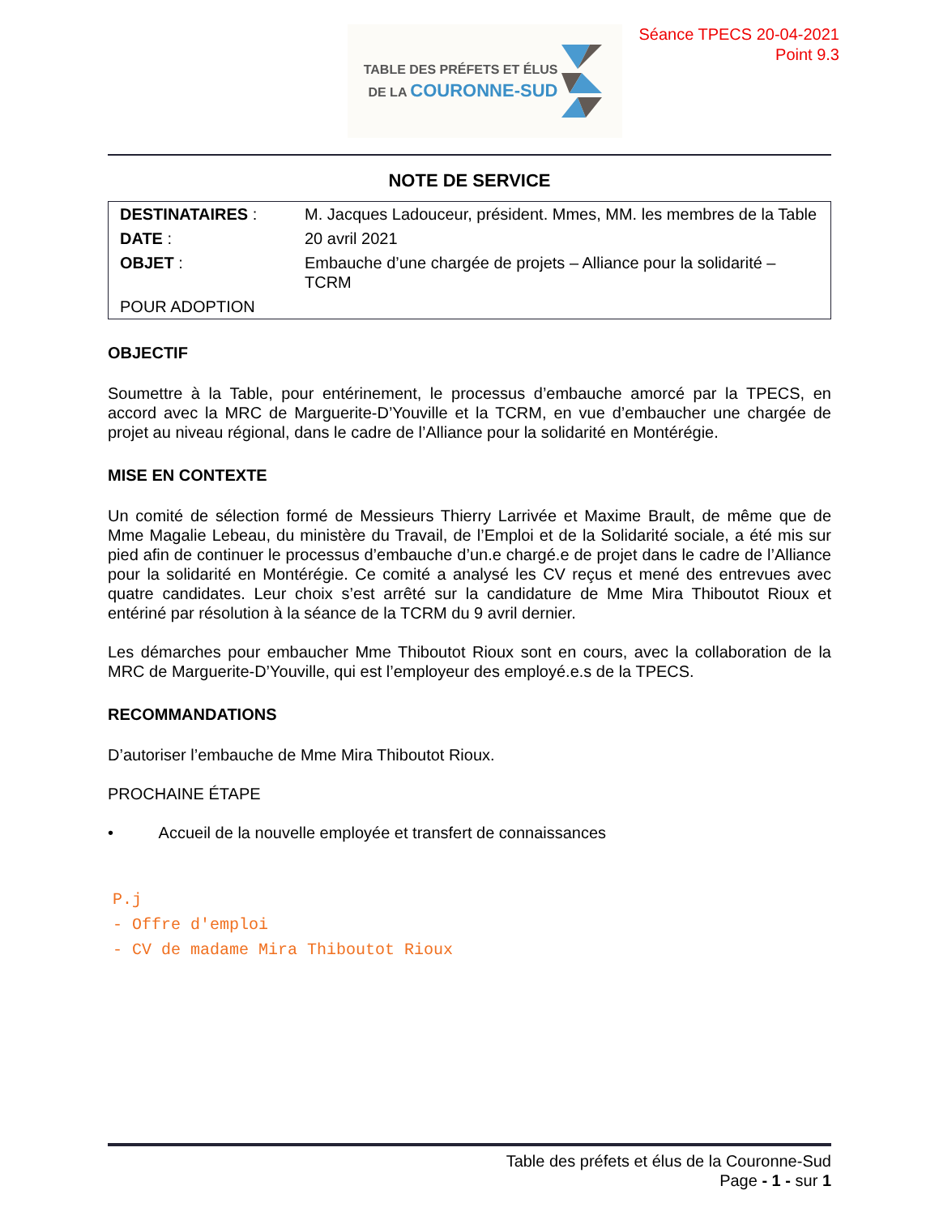TABLE DES PRÉFETS ET ÉLUS
DE LA COURONNE-SUD
Séance TPECS 20-04-2021
Point 9.3
NOTE DE SERVICE
| DESTINATAIRES : | M. Jacques Ladouceur, président. Mmes, MM. les membres de la Table |
| DATE : | 20 avril 2021 |
| OBJET : | Embauche d’une chargée de projets – Alliance pour la solidarité – TCRM |
| POUR ADOPTION | |
OBJECTIF
Soumettre à la Table, pour entérinement, le processus d’embauche amorcé par la TPECS, en accord avec la MRC de Marguerite-D’Youville et la TCRM, en vue d’embaucher une chargée de projet au niveau régional, dans le cadre de l’Alliance pour la solidarité en Montérégie.
MISE EN CONTEXTE
Un comité de sélection formé de Messieurs Thierry Larrivée et Maxime Brault, de même que de Mme Magalie Lebeau, du ministère du Travail, de l’Emploi et de la Solidarité sociale, a été mis sur pied afin de continuer le processus d’embauche d’un.e chargé.e de projet dans le cadre de l’Alliance pour la solidarité en Montérégie. Ce comité a analysé les CV reçus et mené des entrevues avec quatre candidates. Leur choix s’est arrêté sur la candidature de Mme Mira Thiboutot Rioux et entériné par résolution à la séance de la TCRM du 9 avril dernier.
Les démarches pour embaucher Mme Thiboutot Rioux sont en cours, avec la collaboration de la MRC de Marguerite-D’Youville, qui est l’employeur des employé.e.s de la TPECS.
RECOMMANDATIONS
D’autoriser l’embauche de Mme Mira Thiboutot Rioux.
PROCHAINE ÉTAPE
• Accueil de la nouvelle employée et transfert de connaissances
P.j
- Offre d'emploi
- CV de madame Mira Thiboutot Rioux
Table des préfets et élus de la Couronne-Sud
Page - 1 - sur 1